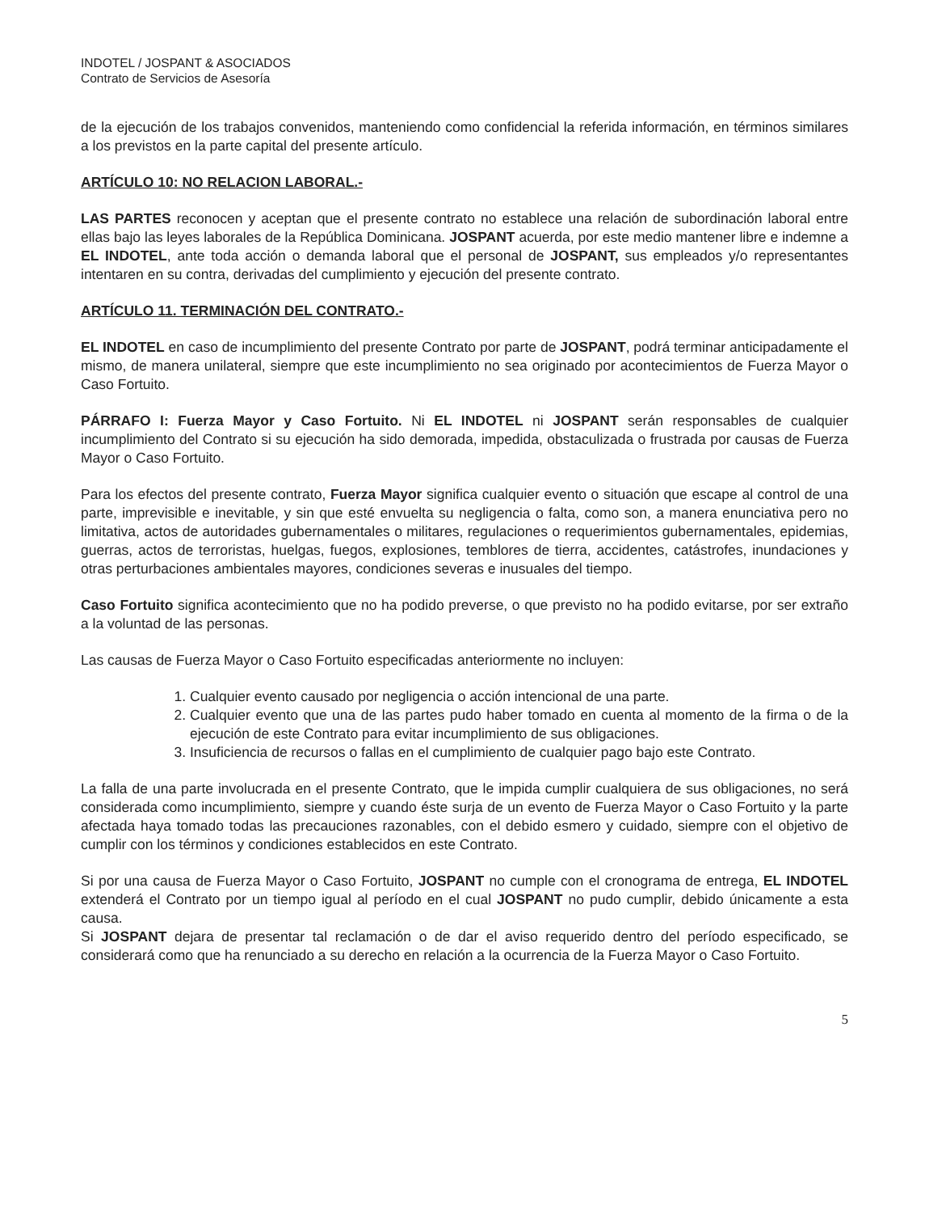INDOTEL / JOSPANT & ASOCIADOS
Contrato de Servicios de Asesoría
de la ejecución de los trabajos convenidos, manteniendo como confidencial la referida información, en términos similares a los previstos en la parte capital del presente artículo.
ARTÍCULO 10: NO RELACION LABORAL.-
LAS PARTES reconocen y aceptan que el presente contrato no establece una relación de subordinación laboral entre ellas bajo las leyes laborales de la República Dominicana. JOSPANT acuerda, por este medio mantener libre e indemne a EL INDOTEL, ante toda acción o demanda laboral que el personal de JOSPANT, sus empleados y/o representantes intentaren en su contra, derivadas del cumplimiento y ejecución del presente contrato.
ARTÍCULO 11. TERMINACIÓN DEL CONTRATO.-
EL INDOTEL en caso de incumplimiento del presente Contrato por parte de JOSPANT, podrá terminar anticipadamente el mismo, de manera unilateral, siempre que este incumplimiento no sea originado por acontecimientos de Fuerza Mayor o Caso Fortuito.
PÁRRAFO I: Fuerza Mayor y Caso Fortuito. Ni EL INDOTEL ni JOSPANT serán responsables de cualquier incumplimiento del Contrato si su ejecución ha sido demorada, impedida, obstaculizada o frustrada por causas de Fuerza Mayor o Caso Fortuito.
Para los efectos del presente contrato, Fuerza Mayor significa cualquier evento o situación que escape al control de una parte, imprevisible e inevitable, y sin que esté envuelta su negligencia o falta, como son, a manera enunciativa pero no limitativa, actos de autoridades gubernamentales o militares, regulaciones o requerimientos gubernamentales, epidemias, guerras, actos de terroristas, huelgas, fuegos, explosiones, temblores de tierra, accidentes, catástrofes, inundaciones y otras perturbaciones ambientales mayores, condiciones severas e inusuales del tiempo.
Caso Fortuito significa acontecimiento que no ha podido preverse, o que previsto no ha podido evitarse, por ser extraño a la voluntad de las personas.
Las causas de Fuerza Mayor o Caso Fortuito especificadas anteriormente no incluyen:
1. Cualquier evento causado por negligencia o acción intencional de una parte.
2. Cualquier evento que una de las partes pudo haber tomado en cuenta al momento de la firma o de la ejecución de este Contrato para evitar incumplimiento de sus obligaciones.
3. Insuficiencia de recursos o fallas en el cumplimiento de cualquier pago bajo este Contrato.
La falla de una parte involucrada en el presente Contrato, que le impida cumplir cualquiera de sus obligaciones, no será considerada como incumplimiento, siempre y cuando éste surja de un evento de Fuerza Mayor o Caso Fortuito y la parte afectada haya tomado todas las precauciones razonables, con el debido esmero y cuidado, siempre con el objetivo de cumplir con los términos y condiciones establecidos en este Contrato.
Si por una causa de Fuerza Mayor o Caso Fortuito, JOSPANT no cumple con el cronograma de entrega, EL INDOTEL extenderá el Contrato por un tiempo igual al período en el cual JOSPANT no pudo cumplir, debido únicamente a esta causa.
Si JOSPANT dejara de presentar tal reclamación o de dar el aviso requerido dentro del período especificado, se considerará como que ha renunciado a su derecho en relación a la ocurrencia de la Fuerza Mayor o Caso Fortuito.
5